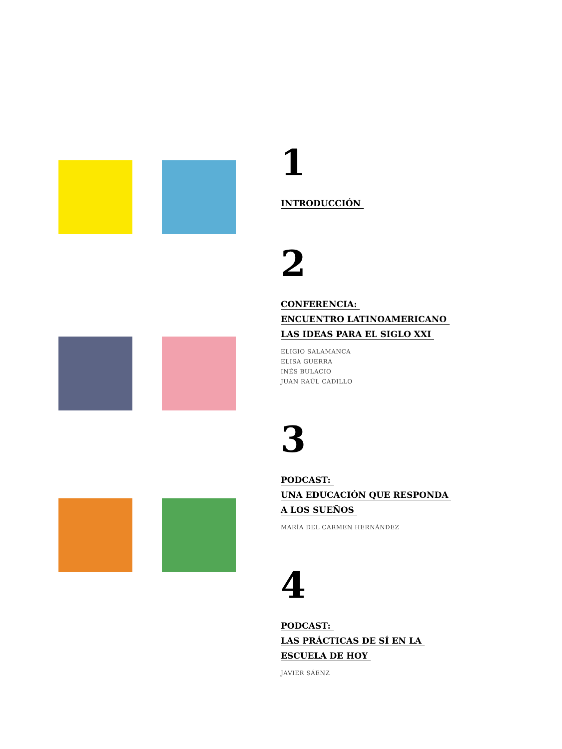1
INTRODUCCIÓN
2
CONFERENCIA:
ENCUENTRO LATINOAMERICANO
LAS IDEAS PARA EL SIGLO XXI
ELIGIO SALAMANCA
ELISA GUERRA
INÉS BULACIO
JUAN RAÚL CADILLO
3
PODCAST:
UNA EDUCACIÓN QUE RESPONDA
A LOS SUEÑOS
MARÍA DEL CARMEN HERNÁNDEZ
4
PODCAST:
LAS PRÁCTICAS DE SÍ EN LA
ESCUELA DE HOY
JAVIER SÁENZ